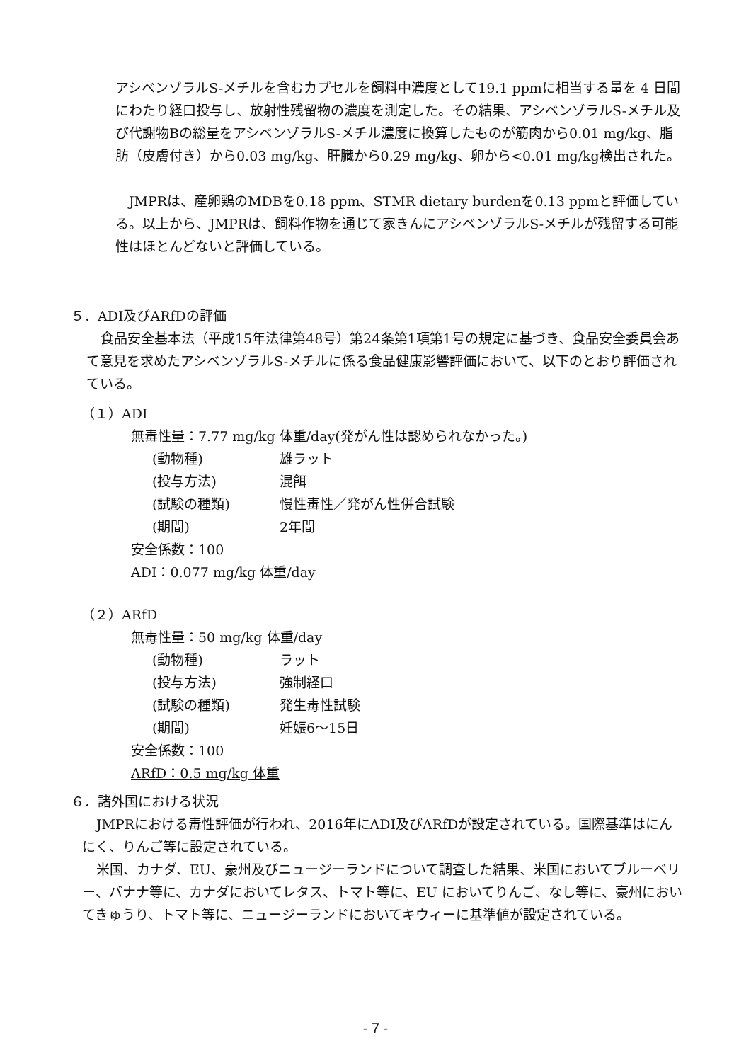アシベンゾラルS-メチルを含むカプセルを飼料中濃度として19.1 ppmに相当する量を 4 日間にわたり経口投与し、放射性残留物の濃度を測定した。その結果、アシベンゾラルS-メチル及び代謝物Bの総量をアシベンゾラルS-メチル濃度に換算したものが筋肉から0.01 mg/kg、脂肪（皮膚付き）から0.03 mg/kg、肝臓から0.29 mg/kg、卵から<0.01 mg/kg検出された。
JMPRは、産卵鶏のMDBを0.18 ppm、STMR dietary burdenを0.13 ppmと評価している。以上から、JMPRは、飼料作物を通じて家きんにアシベンゾラルS-メチルが残留する可能性はほとんどないと評価している。
５．ADI及びARfDの評価
食品安全基本法（平成15年法律第48号）第24条第1項第1号の規定に基づき、食品安全委員会あて意見を求めたアシベンゾラルS-メチルに係る食品健康影響評価において、以下のとおり評価されている。
（１）ADI
無毒性量：7.77 mg/kg 体重/day(発がん性は認められなかった。)
| (動物種) | 雄ラット |
| (投与方法) | 混餌 |
| (試験の種類) | 慢性毒性／発がん性併合試験 |
| (期間) | 2年間 |
安全係数：100
ADI：0.077 mg/kg 体重/day
（２）ARfD
無毒性量：50 mg/kg 体重/day
| (動物種) | ラット |
| (投与方法) | 強制経口 |
| (試験の種類) | 発生毒性試験 |
| (期間) | 妊娠6～15日 |
安全係数：100
ARfD：0.5 mg/kg 体重
６．諸外国における状況
JMPRにおける毒性評価が行われ、2016年にADI及びARfDが設定されている。国際基準はにんにく、りんご等に設定されている。
米国、カナダ、EU、豪州及びニュージーランドについて調査した結果、米国においてブルーベリー、バナナ等に、カナダにおいてレタス、トマト等に、EU においてりんご、なし等に、豪州においてきゅうり、トマト等に、ニュージーランドにおいてキウィーに基準値が設定されている。
- 7 -